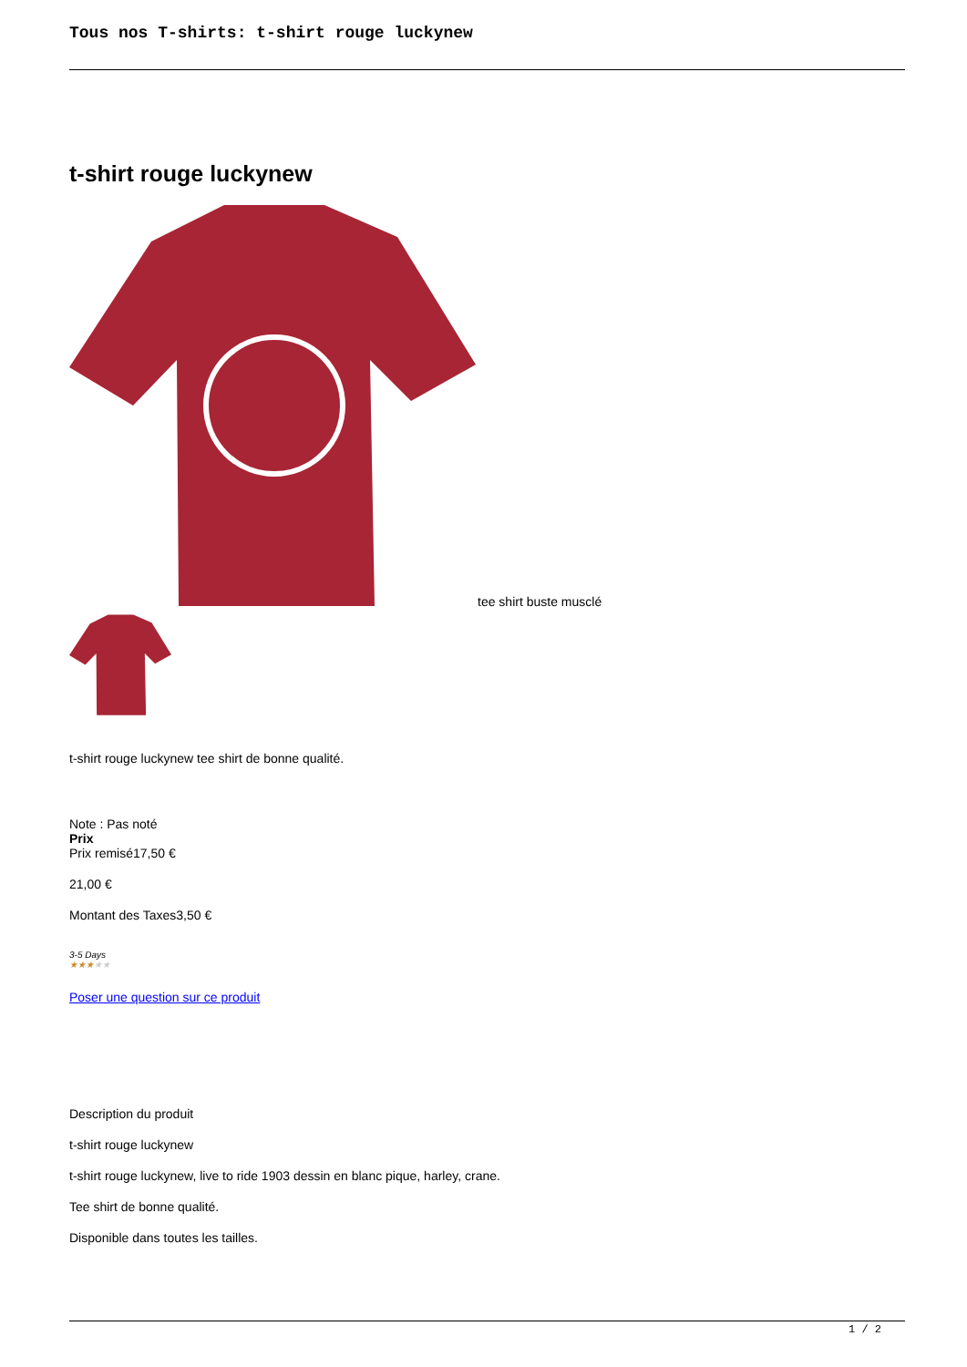Tous nos T-shirts: t-shirt rouge luckynew
t-shirt rouge luckynew
tee shirt buste musclé
t-shirt rouge luckynew tee shirt de bonne qualité.
Note : Pas noté
Prix
Prix remisé17,50 €
21,00 €
Montant des Taxes3,50 €
3-5 Days
★★★★★
Poser une question sur ce produit
Description du produit
t-shirt rouge luckynew
t-shirt rouge luckynew, live to ride 1903 dessin en blanc pique, harley, crane.
Tee shirt de bonne qualité.
Disponible dans toutes les tailles.
1 / 2